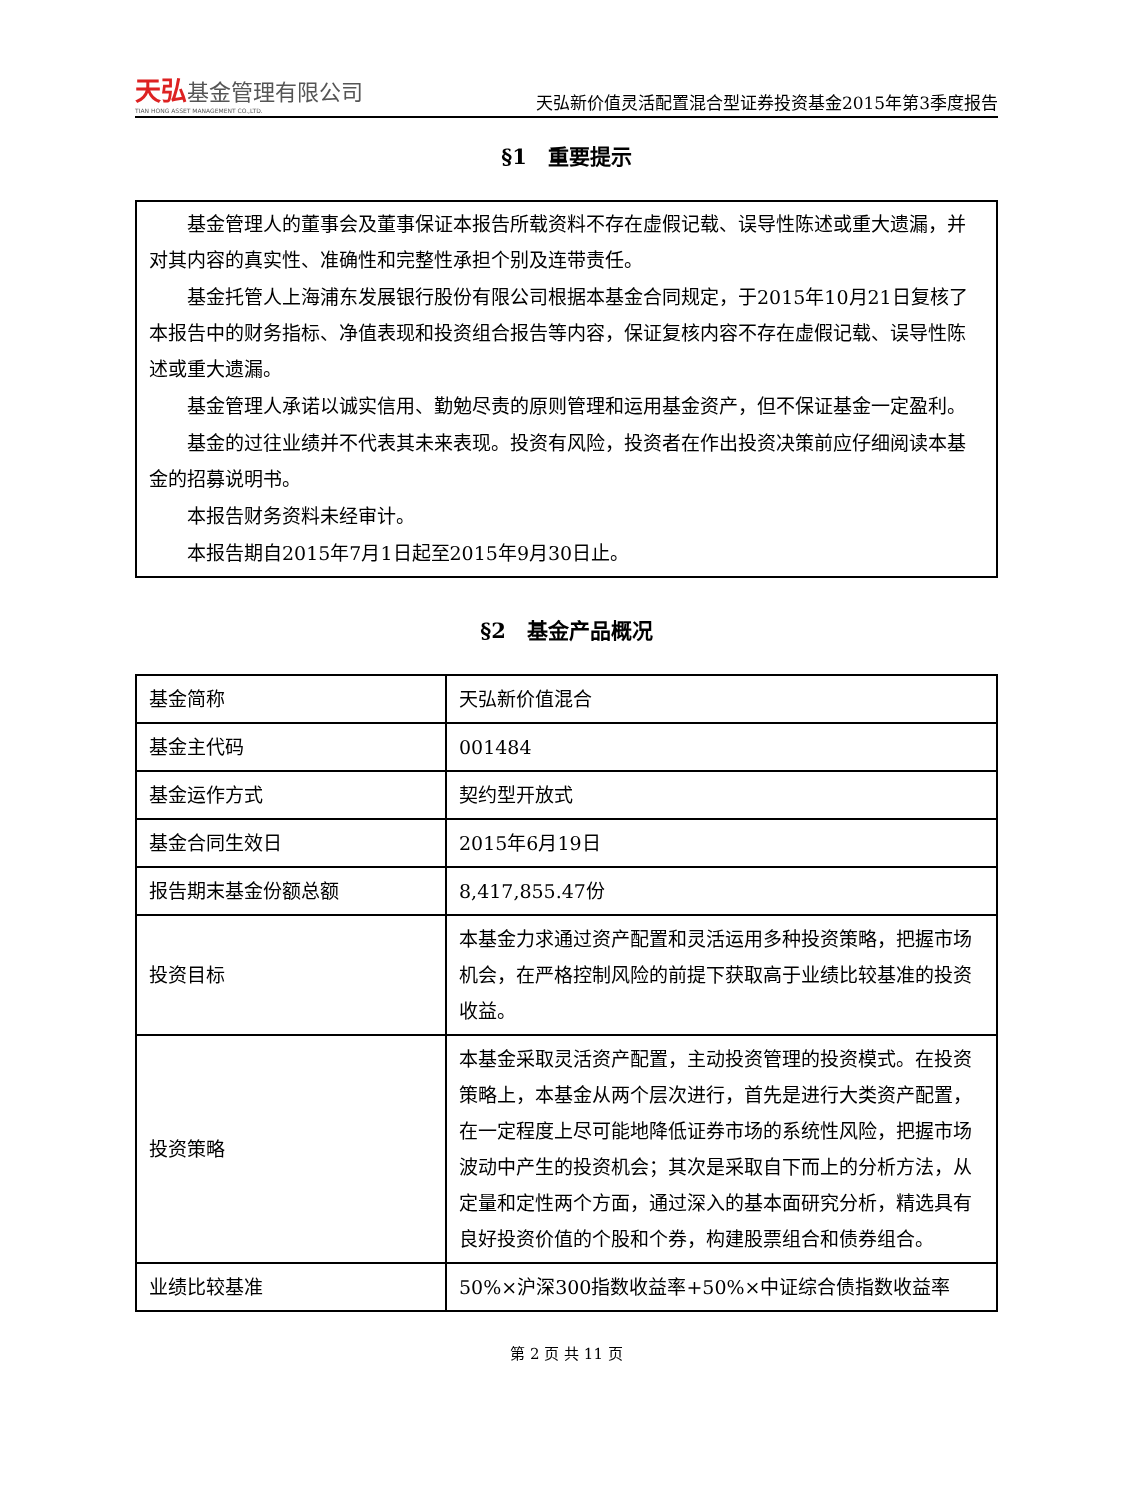天弘基金管理有限公司
TIAN HONG ASSET MANAGEMENT CO.,LTD.
天弘新价值灵活配置混合型证券投资基金2015年第3季度报告
§1　重要提示
基金管理人的董事会及董事保证本报告所载资料不存在虚假记载、误导性陈述或重大遗漏，并对其内容的真实性、准确性和完整性承担个别及连带责任。
基金托管人上海浦东发展银行股份有限公司根据本基金合同规定，于2015年10月21日复核了本报告中的财务指标、净值表现和投资组合报告等内容，保证复核内容不存在虚假记载、误导性陈述或重大遗漏。
基金管理人承诺以诚实信用、勤勉尽责的原则管理和运用基金资产，但不保证基金一定盈利。
基金的过往业绩并不代表其未来表现。投资有风险，投资者在作出投资决策前应仔细阅读本基金的招募说明书。
本报告财务资料未经审计。
本报告期自2015年7月1日起至2015年9月30日止。
§2　基金产品概况
| 基金简称 | 天弘新价值混合 |
| 基金主代码 | 001484 |
| 基金运作方式 | 契约型开放式 |
| 基金合同生效日 | 2015年6月19日 |
| 报告期末基金份额总额 | 8,417,855.47份 |
| 投资目标 | 本基金力求通过资产配置和灵活运用多种投资策略，把握市场机会，在严格控制风险的前提下获取高于业绩比较基准的投资收益。 |
| 投资策略 | 本基金采取灵活资产配置，主动投资管理的投资模式。在投资策略上，本基金从两个层次进行，首先是进行大类资产配置，在一定程度上尽可能地降低证券市场的系统性风险，把握市场波动中产生的投资机会；其次是采取自下而上的分析方法，从定量和定性两个方面，通过深入的基本面研究分析，精选具有良好投资价值的个股和个券，构建股票组合和债券组合。 |
| 业绩比较基准 | 50%×沪深300指数收益率+50%×中证综合债指数收益率 |
第 2 页 共 11 页